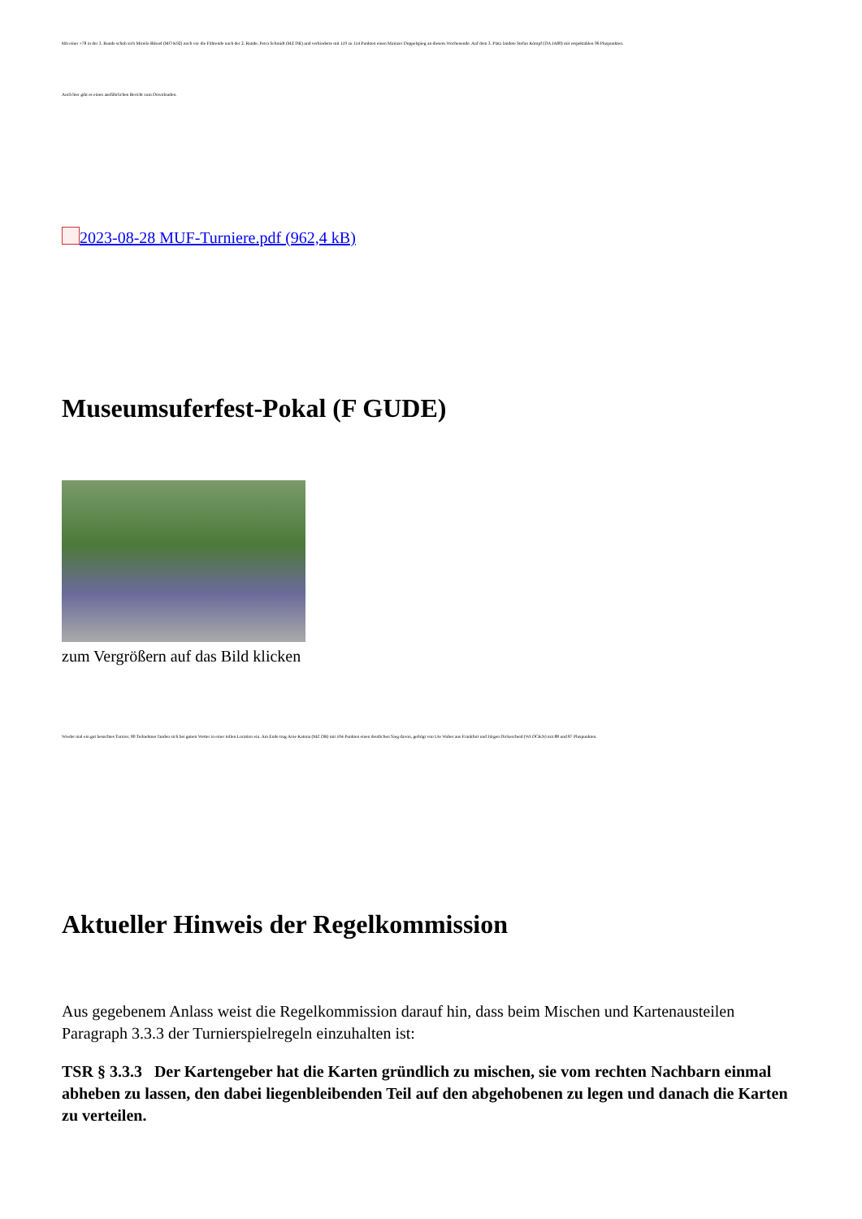Mit einer +78 in der 3. Runde schob sich Mireile Bössel (MO K92) noch vor die Führende nach der 2. Runde, Petra Schmidt (MZ DR) und verhinderte mit 119 zu 114 Punkten einen Mainzer Doppelspieg an diesem Wochenende. Auf dem 3. Platz landete Stefan Kömpf (DA JA80) mit respektablen 96 Pluspunkten.
Auch hier gibt es einen ausführlichen Bericht zum Downloaden.
2023-08-28 MUF-Turniere.pdf (962,4 kB)
Museumsuferfest-Pokal (F GUDE)
zum Vergrößern auf das Bild klicken
Wieder mal ein gut besuchtes Turnier, 80 Teilnehmer fanden sich bei gutem Wetter in einer tollen Location ein. Am Ende trug Arne Katona (MZ DR) mit 104 Punkten einen deutlichen Sieg davon, gefolgt von Ute Waber aus Frankfurt und Jürgen Dickescheid (WI DCKN) mit 88 und 87 Pluspunkten.
Aktueller Hinweis der Regelkommission
Aus gegebenem Anlass weist die Regelkommission darauf hin, dass beim Mischen und Kartenausteilen Paragraph 3.3.3 der Turnierspielregeln einzuhalten ist:
TSR § 3.3.3 Der Kartengeber hat die Karten gründlich zu mischen, sie vom rechten Nachbarn einmal abheben zu lassen, den dabei liegenbleibenden Teil auf den abgehobenen zu legen und danach die Karten zu verteilen.